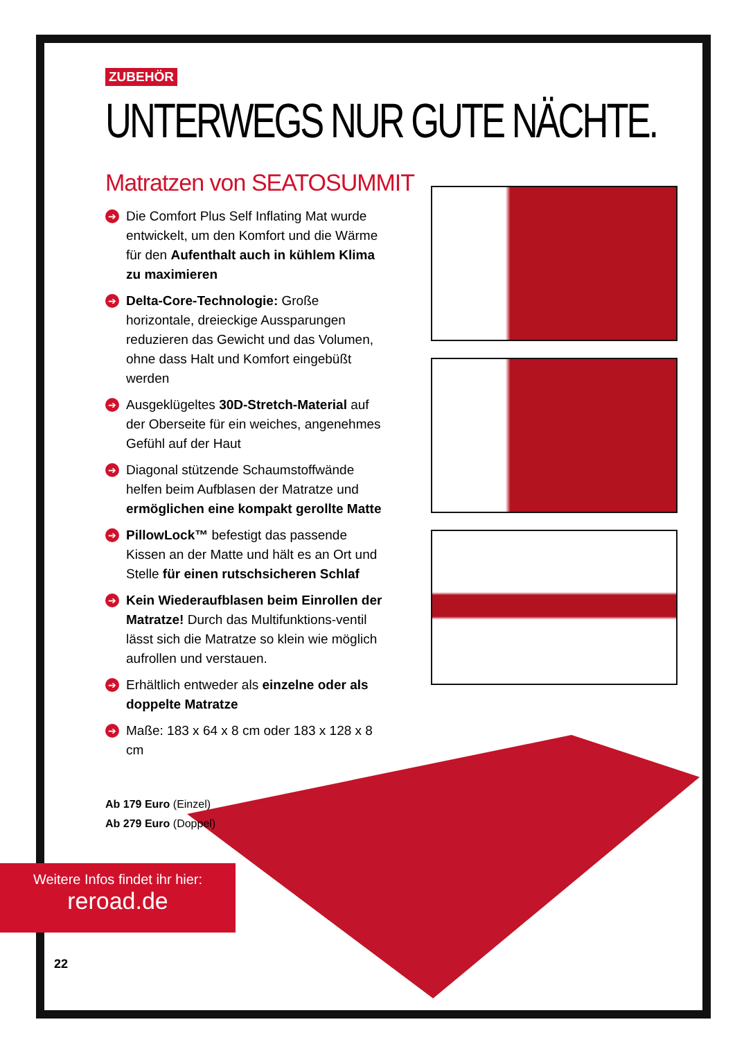ZUBEHÖR
UNTERWEGS NUR GUTE NÄCHTE.
Matratzen von SEATOSUMMIT
➔ Die Comfort Plus Self Inflating Mat wurde entwickelt, um den Komfort und die Wärme für den Aufenthalt auch in kühlem Klima zu maximieren
➔ Delta-Core-Technologie: Große horizontale, dreieckige Aussparungen reduzieren das Gewicht und das Volumen, ohne dass Halt und Komfort eingebüßt werden
➔ Ausgeklügeltes 30D-Stretch-Material auf der Oberseite für ein weiches, angenehmes Gefühl auf der Haut
➔ Diagonal stützende Schaumstoffwände helfen beim Aufblasen der Matratze und ermöglichen eine kompakt gerollte Matte
➔ PillowLock™ befestigt das passende Kissen an der Matte und hält es an Ort und Stelle für einen rutschsicheren Schlaf
➔ Kein Wiederaufblasen beim Einrollen der Matratze! Durch das Multifunktions-ventil lässt sich die Matratze so klein wie möglich aufrollen und verstauen.
➔ Erhältlich entweder als einzelne oder als doppelte Matratze
➔ Maße: 183 x 64 x 8 cm oder 183 x 128 x 8 cm
Ab 179 Euro (Einzel)
Ab 279 Euro (Doppel)
Weitere Infos findet ihr hier:
reroad.de
22